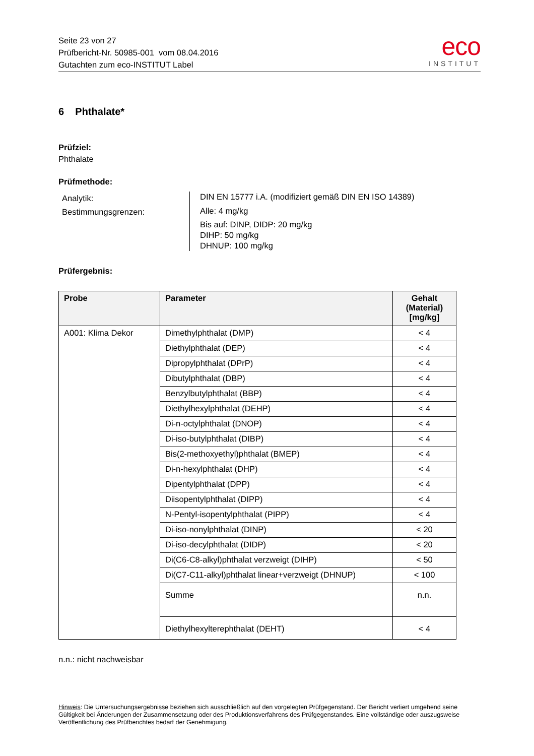Seite 23 von 27
Prüfbericht-Nr. 50985-001 vom 08.04.2016
Gutachten zum eco-INSTITUT Label
eco
INSTITUT
6 Phthalate*
Prüfziel:
Phthalate
Prüfmethode:
Analytik:
Bestimmungsgrenzen:
DIN EN 15777 i.A. (modifiziert gemäß DIN EN ISO 14389)
Alle: 4 mg/kg
Bis auf: DINP, DIDP: 20 mg/kg
DIHP: 50 mg/kg
DHNUP: 100 mg/kg
Prüfergebnis:
| Probe | Parameter | Gehalt (Material) [mg/kg] |
| --- | --- | --- |
| A001: Klima Dekor | Dimethylphthalat (DMP) | < 4 |
| | Diethylphthalat (DEP) | < 4 |
| | Dipropylphthalat (DPrP) | < 4 |
| | Dibutylphthalat (DBP) | < 4 |
| | Benzylbutylphthalat (BBP) | < 4 |
| | Diethylhexylphthalat (DEHP) | < 4 |
| | Di-n-octylphthalat (DNOP) | < 4 |
| | Di-iso-butylphthalat (DIBP) | < 4 |
| | Bis(2-methoxyethyl)phthalat (BMEP) | < 4 |
| | Di-n-hexylphthalat (DHP) | < 4 |
| | Dipentylphthalat (DPP) | < 4 |
| | Diisopentylphthalat (DIPP) | < 4 |
| | N-Pentyl-isopentylphthalat (PIPP) | < 4 |
| | Di-iso-nonylphthalat (DINP) | < 20 |
| | Di-iso-decylphthalat (DIDP) | < 20 |
| | Di(C6-C8-alkyl)phthalat verzweigt (DIHP) | < 50 |
| | Di(C7-C11-alkyl)phthalat linear+verzweigt (DHNUP) | < 100 |
| | Summe | n.n. |
| | Diethylhexylterephthalat (DEHT) | < 4 |
n.n.: nicht nachweisbar
Hinweis: Die Untersuchungsergebnisse beziehen sich ausschließlich auf den vorgelegten Prüfgegenstand. Der Bericht verliert umgehend seine Gültigkeit bei Änderungen der Zusammensetzung oder des Produktionsverfahrens des Prüfgegenstandes. Eine vollständige oder auszugsweise Veröffentlichung des Prüfberichtes bedarf der Genehmigung.